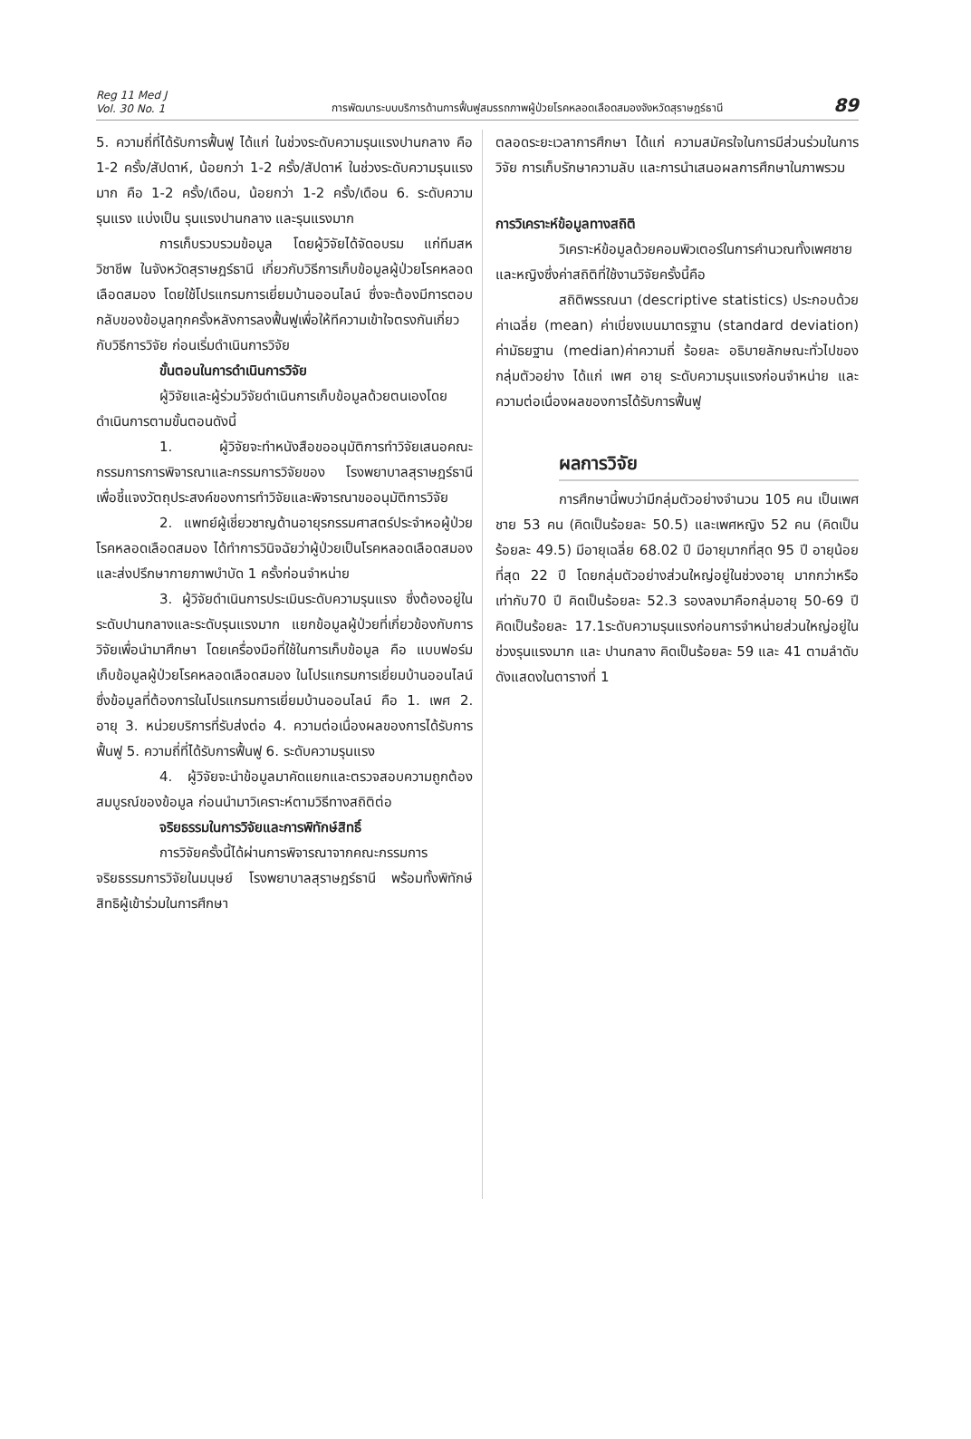Reg 11 Med J
Vol. 30 No. 1
การพัฒนาระบบบริการด้านการฟื้นฟูสมรรถภาพผู้ป่วยโรคหลอดเลือดสมองจังหวัดสุราษฎร์ธานี
89
5. ความถี่ที่ได้รับการฟื้นฟู ได้แก่ ในช่วงระดับความรุนแรงปานกลาง คือ 1-2 ครั้ง/สัปดาห์, น้อยกว่า 1-2 ครั้ง/สัปดาห์ ในช่วงระดับความรุนแรงมาก คือ 1-2 ครั้ง/เดือน, น้อยกว่า 1-2 ครั้ง/เดือน 6. ระดับความรุนแรง แบ่งเป็น รุนแรงปานกลาง และรุนแรงมาก
การเก็บรวบรวมข้อมูล โดยผู้วิจัยได้จัดอบรม แก่ทีมสหวิชาชีพ ในจังหวัดสุราษฎร์ธานี เกี่ยวกับวิธีการเก็บข้อมูลผู้ป่วยโรคหลอดเลือดสมอง โดยใช้โปรแกรมการเยี่ยมบ้านออนไลน์ ซึ่งจะต้องมีการตอบกลับของข้อมูลทุกครั้งหลังการลงฟื้นฟูเพื่อให้ทีความเข้าใจตรงกันเกี่ยวกับวิธีการวิจัย ก่อนเริ่มดำเนินการวิจัย
ขั้นตอนในการดำเนินการวิจัย
ผู้วิจัยและผู้ร่วมวิจัยดำเนินการเก็บข้อมูลด้วยตนเองโดยดำเนินการตามขั้นตอนดังนี้
1. ผู้วิจัยจะทำหนังสือขออนุมัติการทำวิจัยเสนอคณะกรรมการการพิจารณาและกรรมการวิจัยของ โรงพยาบาลสุราษฎร์ธานี เพื่อชี้แจงวัตถุประสงค์ของการทำวิจัยและพิจารณาขออนุมัติการวิจัย
2. แพทย์ผู้เชี่ยวชาญด้านอายุรกรรมศาสตร์ประจำหอผู้ป่วยโรคหลอดเลือดสมอง ได้ทำการวินิจฉัยว่าผู้ป่วยเป็นโรคหลอดเลือดสมองและส่งปรึกษากายภาพบำบัด 1 ครั้งก่อนจำหน่าย
3. ผู้วิจัยดำเนินการประเมินระดับความรุนแรง ซึ่งต้องอยู่ในระดับปานกลางและระดับรุนแรงมาก แยกข้อมูลผู้ป่วยที่เกี่ยวข้องกับการวิจัยเพื่อนำมาศึกษา โดยเครื่องมือที่ใช้ในการเก็บข้อมูล คือ แบบฟอร์มเก็บข้อมูลผู้ป่วยโรคหลอดเลือดสมอง ในโปรแกรมการเยี่ยมบ้านออนไลน์ ซึ่งข้อมูลที่ต้องการในโปรแกรมการเยี่ยมบ้านออนไลน์ คือ 1. เพศ 2. อายุ 3. หน่วยบริการที่รับส่งต่อ 4. ความต่อเนื่องผลของการได้รับการฟื้นฟู 5. ความถี่ที่ได้รับการฟื้นฟู 6. ระดับความรุนแรง
4. ผู้วิจัยจะนำข้อมูลมาคัดแยกและตรวจสอบความถูกต้องสมบูรณ์ของข้อมูล ก่อนนำมาวิเคราะห์ตามวิธีทางสถิติต่อ
จริยธรรมในการวิจัยและการพิทักษ์สิทธิ์
การวิจัยครั้งนี้ได้ผ่านการพิจารณาจากคณะกรรมการจริยธรรมการวิจัยในมนุษย์ โรงพยาบาลสุราษฎร์ธานี พร้อมทั้งพิทักษ์สิทธิผู้เข้าร่วมในการศึกษา
ตลอดระยะเวลาการศึกษา ได้แก่ ความสมัครใจในการมีส่วนร่วมในการวิจัย การเก็บรักษาความลับ และการนำเสนอผลการศึกษาในภาพรวม
การวิเคราะห์ข้อมูลทางสถิติ
วิเคราะห์ข้อมูลด้วยคอมพิวเตอร์ในการคำนวณทั้งเพศชาย และหญิงซึ่งค่าสถิติที่ใช้งานวิจัยครั้งนี้คือ
สถิติพรรณนา (descriptive statistics) ประกอบด้วยค่าเฉลี่ย (mean) ค่าเบี่ยงเบนมาตรฐาน (standard deviation) ค่ามัธยฐาน (median)ค่าความถี่ ร้อยละ อธิบายลักษณะทั่วไปของกลุ่มตัวอย่าง ได้แก่ เพศ อายุ ระดับความรุนแรงก่อนจำหน่าย และความต่อเนื่องผลของการได้รับการฟื้นฟู
ผลการวิจัย
การศึกษานี้พบว่ามีกลุ่มตัวอย่างจำนวน 105 คน เป็นเพศชาย 53 คน (คิดเป็นร้อยละ 50.5) และเพศหญิง 52 คน (คิดเป็นร้อยละ 49.5) มีอายุเฉลี่ย 68.02 ปี มีอายุมากที่สุด 95 ปี อายุน้อยที่สุด 22 ปี โดยกลุ่มตัวอย่างส่วนใหญ่อยู่ในช่วงอายุ มากกว่าหรือเท่ากับ70 ปี คิดเป็นร้อยละ 52.3 รองลงมาคือกลุ่มอายุ 50-69 ปี คิดเป็นร้อยละ 17.1ระดับความรุนแรงก่อนการจำหน่ายส่วนใหญ่อยู่ในช่วงรุนแรงมาก และ ปานกลาง คิดเป็นร้อยละ 59 และ 41 ตามลำดับดังแสดงในตารางที่ 1